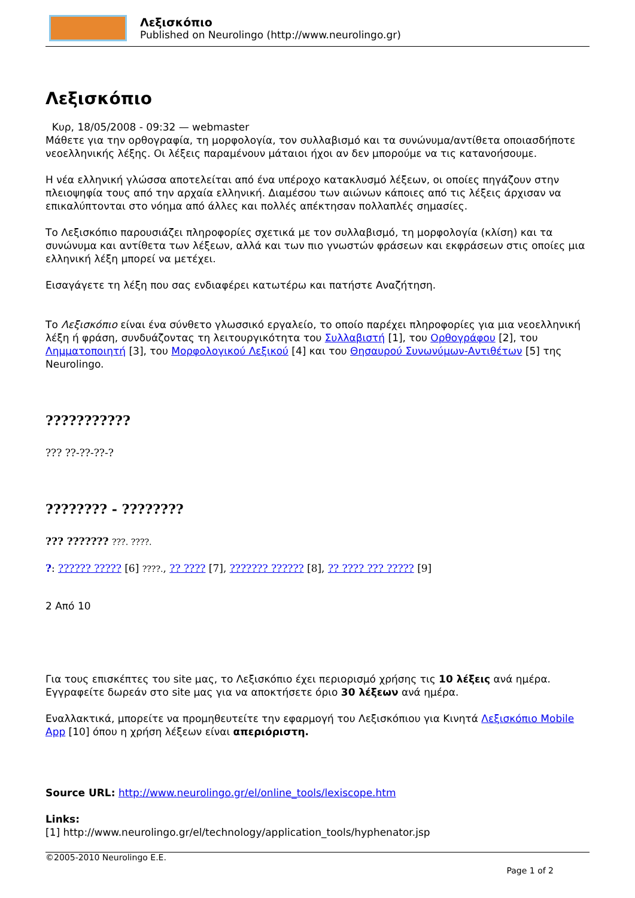Λεξισκόπιο
Published on Neurolingo (http://www.neurolingo.gr)
Λεξισκόπιο
Κυρ, 18/05/2008 - 09:32 — webmaster
Μάθετε για την ορθογραφία, τη μορφολογία, τον συλλαβισμό και τα συνώνυμα/αντίθετα οποιασδήποτε νεοελληνικής λέξης. Οι λέξεις παραμένουν μάταιοι ήχοι αν δεν μπορούμε να τις κατανοήσουμε.
Η νέα ελληνική γλώσσα αποτελείται από ένα υπέροχο κατακλυσμό λέξεων, οι οποίες πηγάζουν στην πλειοψηφία τους από την αρχαία ελληνική. Διαμέσου των αιώνων κάποιες από τις λέξεις άρχισαν να επικαλύπτονται στο νόημα από άλλες και πολλές απέκτησαν πολλαπλές σημασίες.
Το Λεξισκόπιο παρουσιάζει πληροφορίες σχετικά με τον συλλαβισμό, τη μορφολογία (κλίση) και τα συνώνυμα και αντίθετα των λέξεων, αλλά και των πιο γνωστών φράσεων και εκφράσεων στις οποίες μια ελληνική λέξη μπορεί να μετέχει.
Εισαγάγετε τη λέξη που σας ενδιαφέρει κατωτέρω και πατήστε Αναζήτηση.
Το Λεξισκόπιο είναι ένα σύνθετο γλωσσικό εργαλείο, το οποίο παρέχει πληροφορίες για μια νεοελληνική λέξη ή φράση, συνδυάζοντας τη λειτουργικότητα του Συλλαβιστή [1], του Ορθογράφου [2], του Λημματοποιητή [3], του Μορφολογικού Λεξικού [4] και του Θησαυρού Συνωνύμων-Αντιθέτων [5] της Neurolingo.
???????????
??? ??-??-??-?
???????? - ????????
??? ??????? ???. ????.
?: ?????? ????? [6] ????., ?? ???? [7], ??????? ?????? [8], ?? ???? ??? ????? [9]
2 Από 10
Για τους επισκέπτες του site μας, το Λεξισκόπιο έχει περιορισμό χρήσης τις 10 λέξεις ανά ημέρα. Εγγραφείτε δωρεάν στο site μας για να αποκτήσετε όριο 30 λέξεων ανά ημέρα.
Εναλλακτικά, μπορείτε να προμηθευτείτε την εφαρμογή του Λεξισκόπιου για Κινητά Λεξισκόπιο Mobile App [10] όπου η χρήση λέξεων είναι απεριόριστη.
Source URL: http://www.neurolingo.gr/el/online_tools/lexiscope.htm
Links:
[1] http://www.neurolingo.gr/el/technology/application_tools/hyphenator.jsp
©2005-2010 Neurolingo E.E.
Page 1 of 2